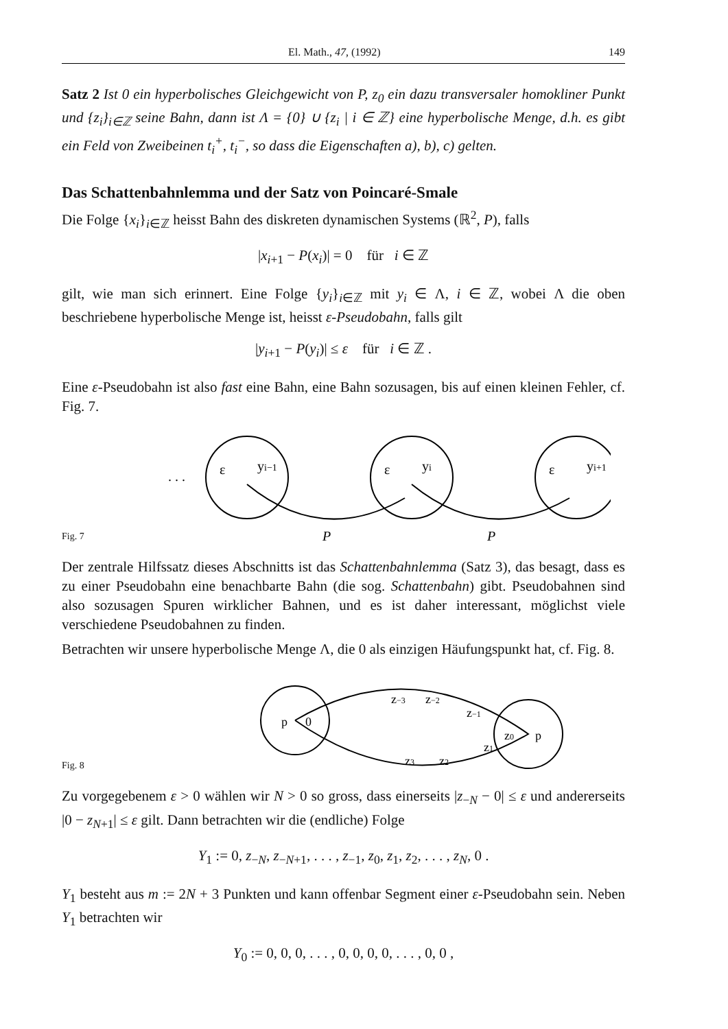El. Math., 47, (1992) 149
Satz 2 Ist 0 ein hyperbolisches Gleichgewicht von P, z<sub>0</sub> ein dazu transversaler homokliner Punkt und {z<sub>i</sub>}<sub>i∈ℤ</sub> seine Bahn, dann ist Λ = {0} ∪ {z<sub>i</sub> | i ∈ ℤ} eine hyperbolische Menge, d.h. es gibt ein Feld von Zweibeinen t<sub>i</sub><sup>+</sup>, t<sub>i</sub><sup>−</sup>, so dass die Eigenschaften a), b), c) gelten.
Das Schattenbahnlemma und der Satz von Poincaré-Smale
Die Folge {x<sub>i</sub>}<sub>i∈ℤ</sub> heisst Bahn des diskreten dynamischen Systems (ℝ<sup>2</sup>, P), falls
|x<sub>i+1</sub> − P(x<sub>i</sub>)| = 0 für i ∈ ℤ
gilt, wie man sich erinnert. Eine Folge {y<sub>i</sub>}<sub>i∈ℤ</sub> mit y<sub>i</sub> ∈ Λ, i ∈ ℤ, wobei Λ die oben beschriebene hyperbolische Menge ist, heisst ε-Pseudobahn, falls gilt
|y<sub>i+1</sub> − P(y<sub>i</sub>)| ≤ ε für i ∈ ℤ .
Eine ε-Pseudobahn ist also fast eine Bahn, eine Bahn sozusagen, bis auf einen kleinen Fehler, cf. Fig. 7.
Fig. 7
. . .
yi−1
yi
yi+1
ε
ε
ε
P
P
Der zentrale Hilfssatz dieses Abschnitts ist das Schattenbahnlemma (Satz 3), das besagt, dass es zu einer Pseudobahn eine benachbarte Bahn (die sog. Schattenbahn) gibt. Pseudobahnen sind also sozusagen Spuren wirklicher Bahnen, und es ist daher interessant, möglichst viele verschiedene Pseudobahnen zu finden.
Betrachten wir unsere hyperbolische Menge Λ, die 0 als einzigen Häufungspunkt hat, cf. Fig. 8.
Fig. 8
p
0
p
z0
z−3
z−2
z−1
z3
z2
z1
Zu vorgegebenem ε > 0 wählen wir N > 0 so gross, dass einerseits |z<sub>−N</sub> − 0| ≤ ε und andererseits |0 − z<sub>N+1</sub>| ≤ ε gilt. Dann betrachten wir die (endliche) Folge
Y<sub>1</sub> := 0, z<sub>−N</sub>, z<sub>−N+1</sub>, . . . , z<sub>−1</sub>, z<sub>0</sub>, z<sub>1</sub>, z<sub>2</sub>, . . . , z<sub>N</sub>, 0 .
Y<sub>1</sub> besteht aus m := 2N + 3 Punkten und kann offenbar Segment einer ε-Pseudobahn sein. Neben Y<sub>1</sub> betrachten wir
Y<sub>0</sub> := 0, 0, 0, . . . , 0, 0, 0, 0, . . . , 0, 0 ,